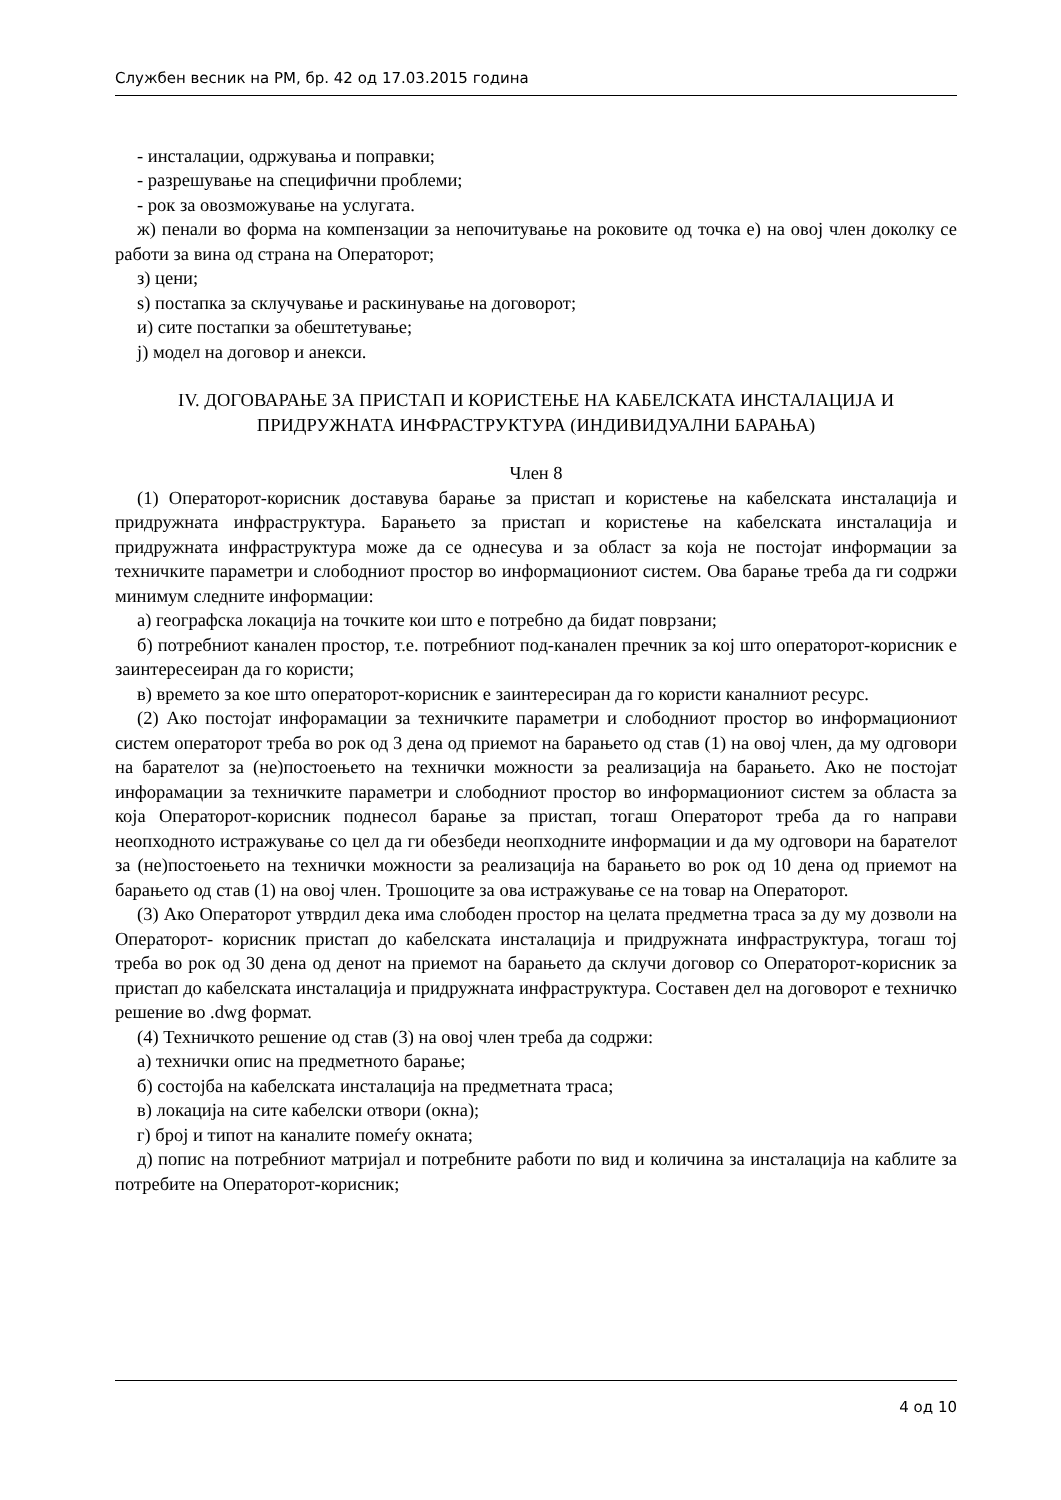Службен весник на РМ, бр. 42 од 17.03.2015 година
- инсталации, одржувања и поправки;
- разрешување на специфични проблеми;
- рок за овозможување на услугата.
ж) пенали во форма на компензации за непочитување на роковите од точка е) на овој член доколку се работи за вина од страна на Операторот;
з) цени;
ѕ) постапка за склучување и раскинување на договорот;
и) сите постапки за обештетување;
ј) модел на договор и анекси.
IV. ДОГОВАРАЊЕ ЗА ПРИСТАП И КОРИСТЕЊЕ НА КАБЕЛСКАТА ИНСТАЛАЦИЈА И ПРИДРУЖНАТА ИНФРАСТРУКТУРА (ИНДИВИДУАЛНИ БАРАЊА)
Член 8
(1) Операторот-корисник доставува барање за пристап и користење на кабелската инсталација и придружната инфраструктура. Барањето за пристап и користење на кабелската инсталација и придружната инфраструктура може да се однесува и за област за која не постојат информации за техничките параметри и слободниот простор во информациониот систем. Ова барање треба да ги содржи минимум следните информации:
а) географска локација на точките кои што е потребно да бидат поврзани;
б) потребниот канален простор, т.е. потребниот под-канален пречник за кој што операторот-корисник е заинтересеиран да го користи;
в) времето за кое што операторот-корисник е заинтересиран да го користи каналниот ресурс.
(2) Ако постојат инфорамации за техничките параметри и слободниот простор во информациониот систем операторот треба во рок од 3 дена од приемот на барањето од став (1) на овој член, да му одговори на барателот за (не)постоењето на технички можности за реализација на барањето. Ако не постојат инфорамации за техничките параметри и слободниот простор во информациониот систем за областа за која Операторот-корисник поднесол барање за пристап, тогаш Операторот треба да го направи неопходното истражување со цел да ги обезбеди неопходните информации и да му одговори на барателот за (не)постоењето на технички можности за реализација на барањето во рок од 10 дена од приемот на барањето од став (1) на овој член. Трошоците за ова истражување се на товар на Операторот.
(3) Ако Операторот утврдил дека има слободен простор на целата предметна траса за ду му дозволи на Операторот- корисник пристап до кабелската инсталација и придружната инфраструктура, тогаш тој треба во рок од 30 дена од денот на приемот на барањето да склучи договор со Операторот-корисник за пристап до кабелската инсталација и придружната инфраструктура. Составен дел на договорот е техничко решение во .dwg формат.
(4) Техничкото решение од став (3) на овој член треба да содржи:
а) технички опис на предметното барање;
б) состојба на кабелската инсталација на предметната траса;
в) локација на сите кабелски отвори (окна);
г) број и типот на каналите помеѓу окната;
д) попис на потребниот матријал и потребните работи по вид и количина за инсталација на каблите за потребите на Операторот-корисник;
4 од 10